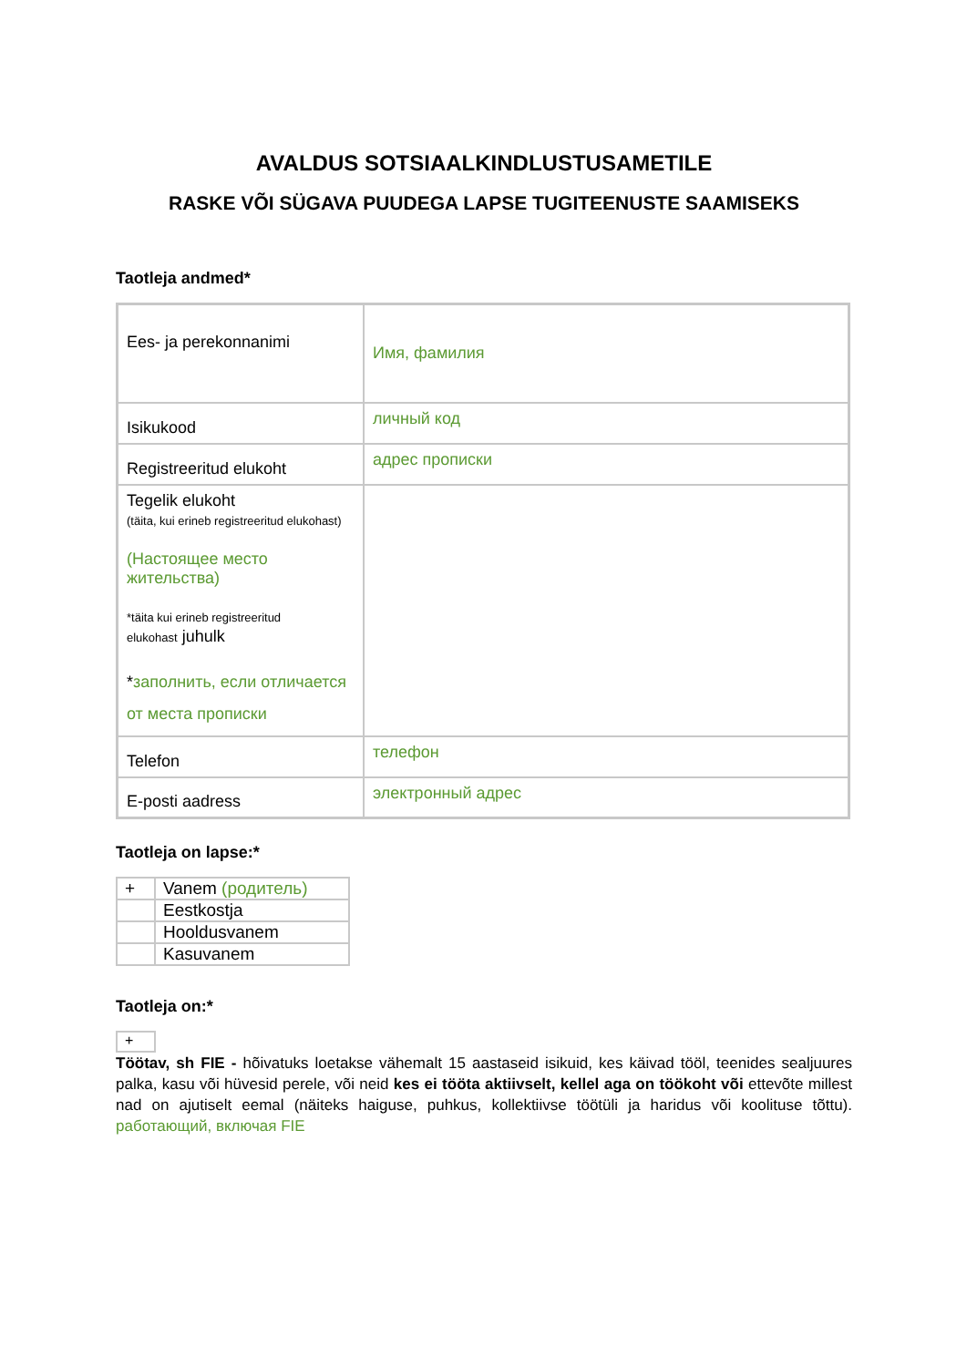AVALDUS SOTSIAALKINDLUSTUSAMETILE
RASKE VÕI SÜGAVA PUUDEGA LAPSE TUGITEENUSTE SAAMISEKS
Taotleja andmed*
| Ees- ja perekonnanimi | Имя, фамилия |
| Isikukood | личный код |
| Registreeritud elukoht | адрес прописки |
| Tegelik elukoht (täita, kui erineb registreeritud elukohast) (Настоящее место жительства) *täita kui erineb registreeritud elukohast juhulk * заполнить, если отличается от места прописки | |
| Telefon | телефон |
| E-posti aadress | электронный адрес |
Taotleja on lapse:*
| + | Vanem (родитель) |
| | Eestkostja |
| | Hooldusvanem |
| | Kasuvanem |
Taotleja on:*
+
Töötav, sh FIE - hõivatuks loetakse vähemalt 15 aastaseid isikuid, kes käivad tööl, teenides sealjuures palka, kasu või hüvesid perele, või neid kes ei tööta aktiivselt, kellel aga on töökoht või ettevõte millest nad on ajutiselt eemal (näiteks haiguse, puhkus, kollektiivse töötüli ja haridus või koolituse tõttu). работающий, включая FIE